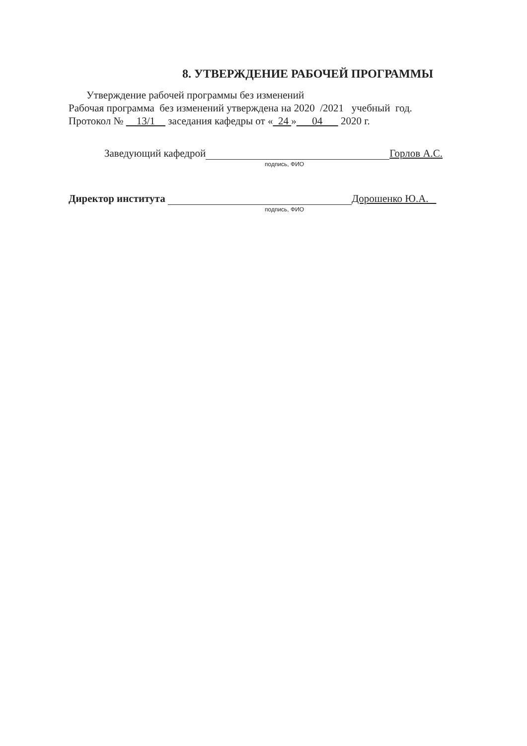8. УТВЕРЖДЕНИЕ РАБОЧЕЙ ПРОГРАММЫ
Утверждение рабочей программы без изменений
Рабочая программа без изменений утверждена на 2020 /2021 учебный год.
Протокол № 13/1 заседания кафедры от « 24 » 04 2020 г.
Заведующий кафедрой Горлов А.С.
подпись, ФИО
Директор института Дорошенко Ю.А.
подпись, ФИО